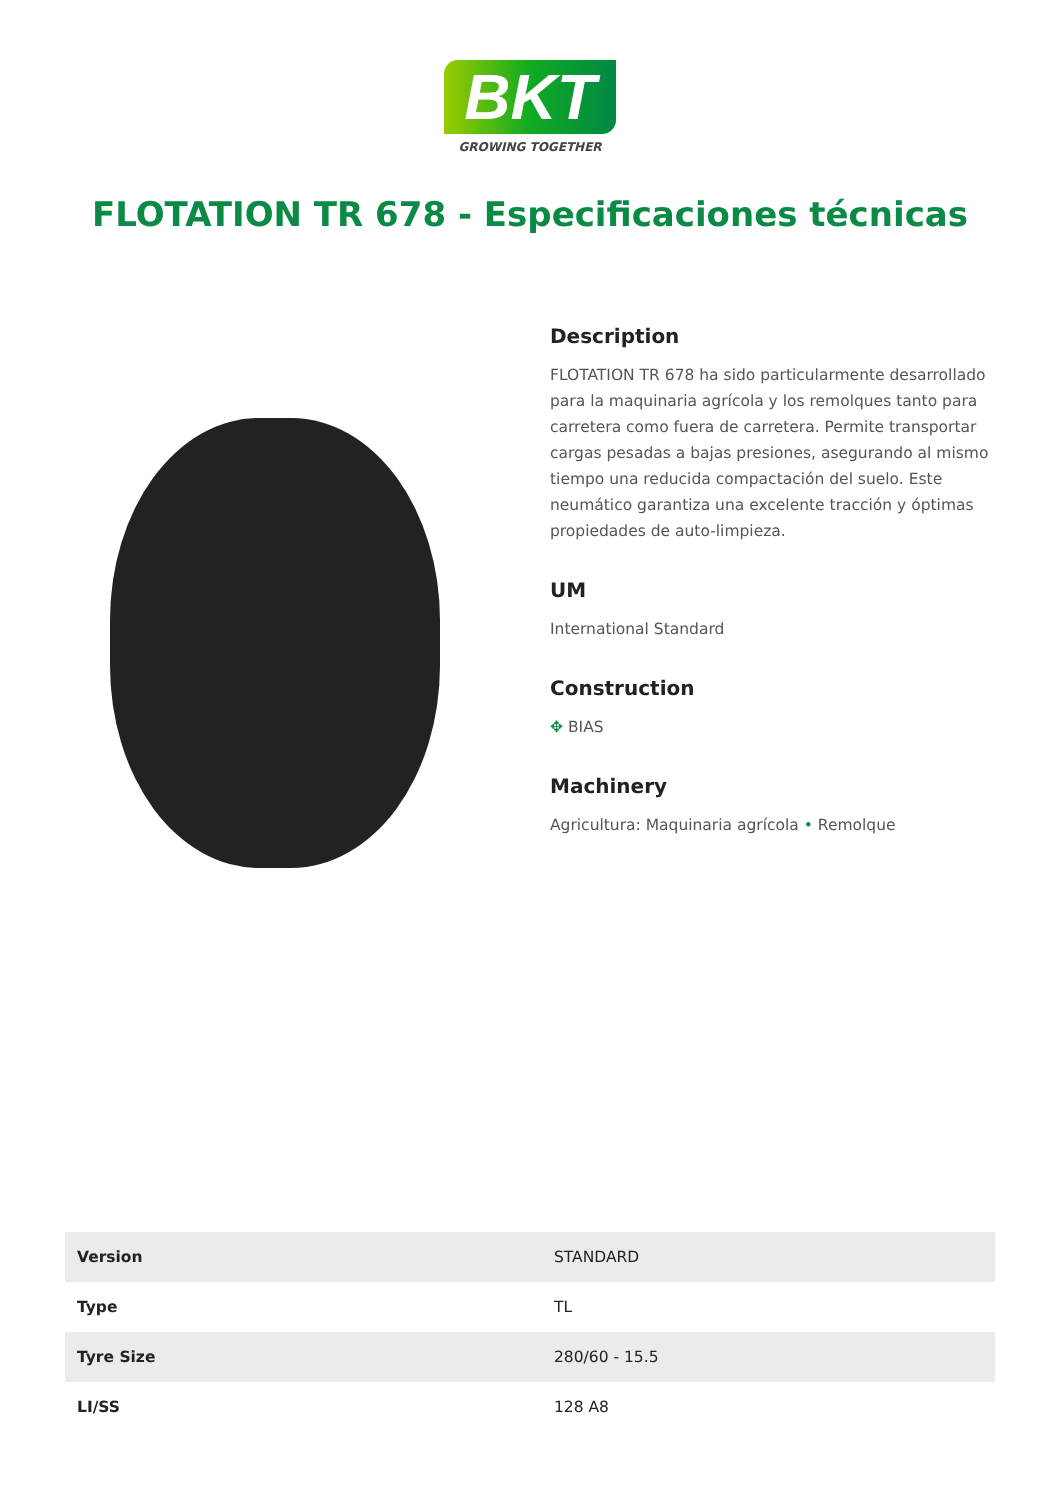BKT
GROWING TOGETHER
FLOTATION TR 678 - Especificaciones técnicas
Description
FLOTATION TR 678 ha sido particularmente desarrollado para la maquinaria agrícola y los remolques tanto para carretera como fuera de carretera. Permite transportar cargas pesadas a bajas presiones, asegurando al mismo tiempo una reducida compactación del suelo. Este neumático garantiza una excelente tracción y óptimas propiedades de auto-limpieza.
UM
International Standard
Construction
✥ BIAS
Machinery
Agricultura: Maquinaria agrícola • Remolque
| Version | STANDARD |
| Type | TL |
| Tyre Size | 280/60 - 15.5 |
| LI/SS | 128 A8 |